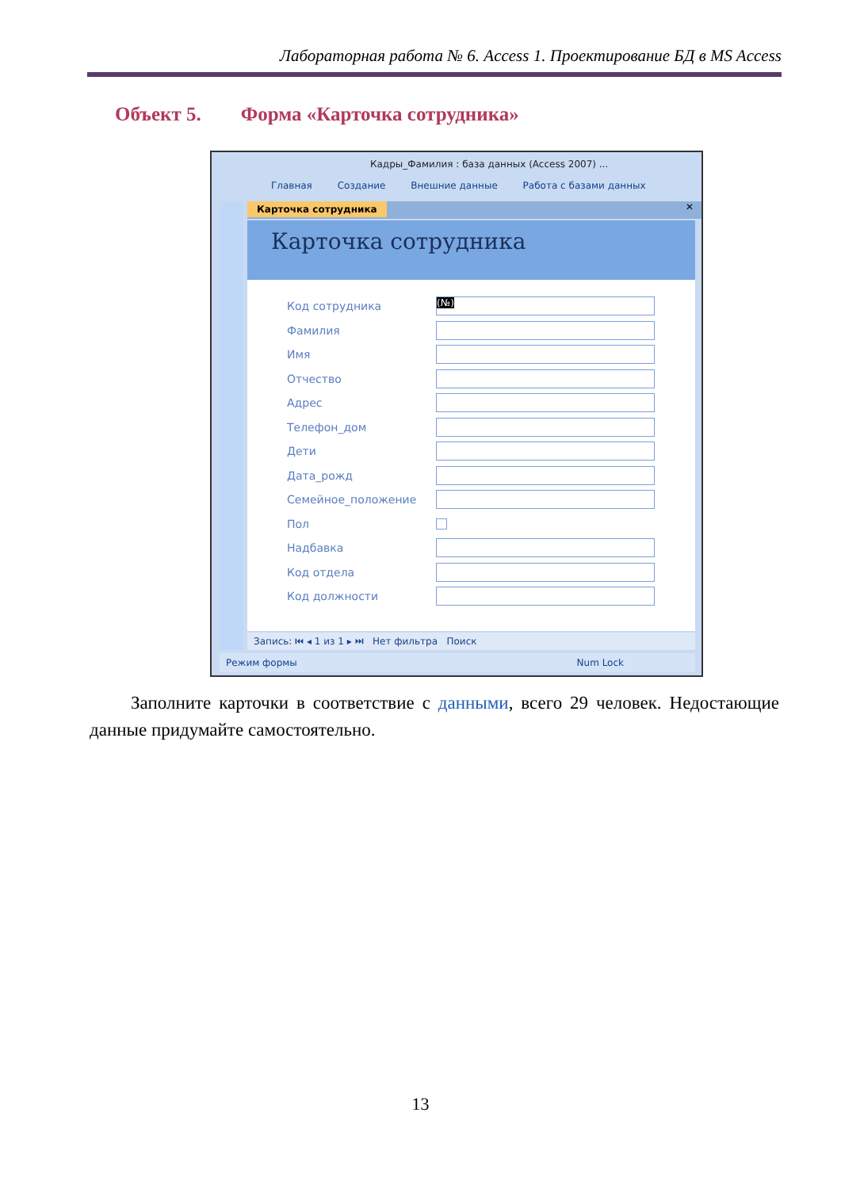Лабораторная работа № 6. Access 1. Проектирование БД в MS Access
Объект 5. Форма «Карточка сотрудника»
Кадры_Фамилия : база данных (Access 2007) ...
Главная Создание Внешние данные Работа с базами данных
Карточка сотрудника ✕
Карточка сотрудника
Код сотрудника (№)
Фамилия
Имя
Отчество
Адрес
Телефон_дом
Дети
Дата_рожд
Семейное_положение
Пол
Надбавка
Код отдела
Код должности
Запись: ⏮ ◂ 1 из 1 ▸ ⏭ Нет фильтра Поиск
Режим формы Num Lock
Заполните карточки в соответствие с данными, всего 29 человек. Недостающие данные придумайте самостоятельно.
13